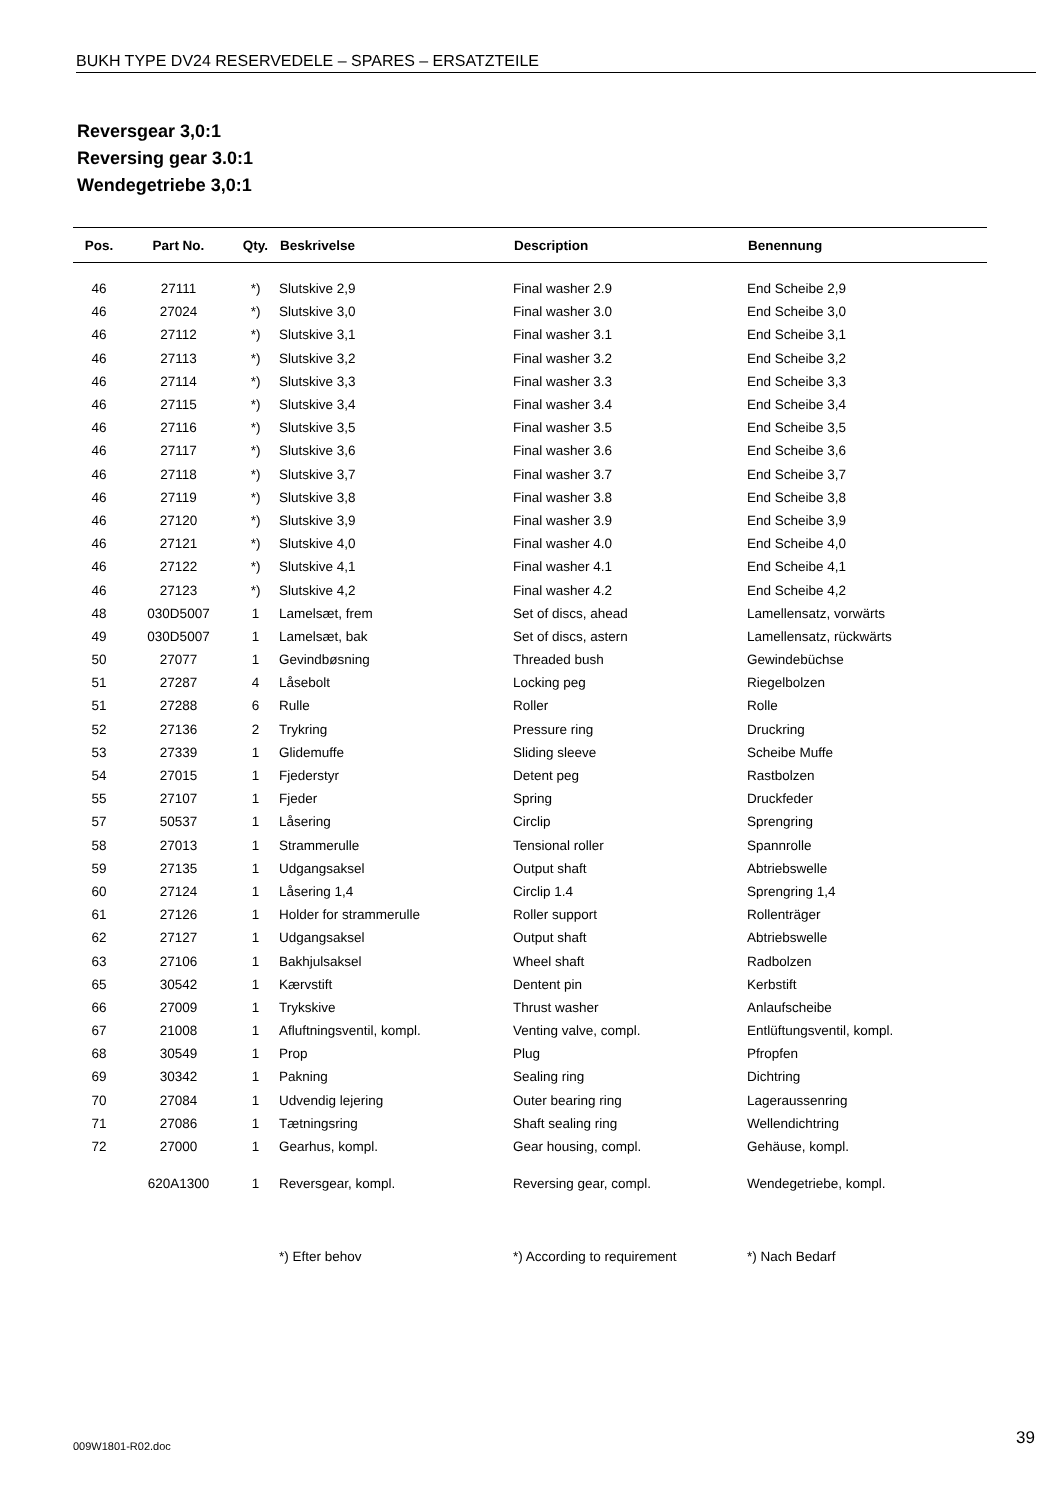BUKH TYPE DV24 RESERVEDELE – SPARES – ERSATZTEILE
Reversgear 3,0:1
Reversing gear 3.0:1
Wendegetriebe 3,0:1
| Pos. | Part No. | Qty. | Beskrivelse | Description | Benennung |
| --- | --- | --- | --- | --- | --- |
| 46 | 27111 | *) | Slutskive 2,9 | Final washer 2.9 | End Scheibe 2,9 |
| 46 | 27024 | *) | Slutskive 3,0 | Final washer 3.0 | End Scheibe 3,0 |
| 46 | 27112 | *) | Slutskive 3,1 | Final washer 3.1 | End Scheibe 3,1 |
| 46 | 27113 | *) | Slutskive 3,2 | Final washer 3.2 | End Scheibe 3,2 |
| 46 | 27114 | *) | Slutskive 3,3 | Final washer 3.3 | End Scheibe 3,3 |
| 46 | 27115 | *) | Slutskive 3,4 | Final washer 3.4 | End Scheibe 3,4 |
| 46 | 27116 | *) | Slutskive 3,5 | Final washer 3.5 | End Scheibe 3,5 |
| 46 | 27117 | *) | Slutskive 3,6 | Final washer 3.6 | End Scheibe 3,6 |
| 46 | 27118 | *) | Slutskive 3,7 | Final washer 3.7 | End Scheibe 3,7 |
| 46 | 27119 | *) | Slutskive 3,8 | Final washer 3.8 | End Scheibe 3,8 |
| 46 | 27120 | *) | Slutskive 3,9 | Final washer 3.9 | End Scheibe 3,9 |
| 46 | 27121 | *) | Slutskive 4,0 | Final washer 4.0 | End Scheibe 4,0 |
| 46 | 27122 | *) | Slutskive 4,1 | Final washer 4.1 | End Scheibe 4,1 |
| 46 | 27123 | *) | Slutskive 4,2 | Final washer 4.2 | End Scheibe 4,2 |
| 48 | 030D5007 | 1 | Lamelsæt, frem | Set of discs, ahead | Lamellensatz, vorwärts |
| 49 | 030D5007 | 1 | Lamelsæt, bak | Set of discs, astern | Lamellensatz, rückwärts |
| 50 | 27077 | 1 | Gevindbøsning | Threaded bush | Gewindebüchse |
| 51 | 27287 | 4 | Låsebolt | Locking peg | Riegelbolzen |
| 51 | 27288 | 6 | Rulle | Roller | Rolle |
| 52 | 27136 | 2 | Trykring | Pressure ring | Druckring |
| 53 | 27339 | 1 | Glidemuffe | Sliding sleeve | Scheibe Muffe |
| 54 | 27015 | 1 | Fjederstyr | Detent peg | Rastbolzen |
| 55 | 27107 | 1 | Fjeder | Spring | Druckfeder |
| 57 | 50537 | 1 | Låsering | Circlip | Sprengring |
| 58 | 27013 | 1 | Strammerulle | Tensional roller | Spannrolle |
| 59 | 27135 | 1 | Udgangsaksel | Output shaft | Abtriebswelle |
| 60 | 27124 | 1 | Låsering 1,4 | Circlip 1.4 | Sprengring 1,4 |
| 61 | 27126 | 1 | Holder for strammerulle | Roller support | Rollenträger |
| 62 | 27127 | 1 | Udgangsaksel | Output shaft | Abtriebswelle |
| 63 | 27106 | 1 | Bakhjulsaksel | Wheel shaft | Radbolzen |
| 65 | 30542 | 1 | Kærvstift | Dentent pin | Kerbstift |
| 66 | 27009 | 1 | Trykskive | Thrust washer | Anlaufscheibe |
| 67 | 21008 | 1 | Afluftningsventil, kompl. | Venting valve, compl. | Entlüftungsventil, kompl. |
| 68 | 30549 | 1 | Prop | Plug | Pfropfen |
| 69 | 30342 | 1 | Pakning | Sealing ring | Dichtring |
| 70 | 27084 | 1 | Udvendig lejering | Outer bearing ring | Lageraussenring |
| 71 | 27086 | 1 | Tætningsring | Shaft sealing ring | Wellendichtring |
| 72 | 27000 | 1 | Gearhus, kompl. | Gear housing, compl. | Gehäuse, kompl. |
| | 620A1300 | 1 | Reversgear, kompl. | Reversing gear, compl. | Wendegetriebe, kompl. |
| | | | *) Efter behov | *) According to requirement | *) Nach Bedarf |
009W1801-R02.doc 39